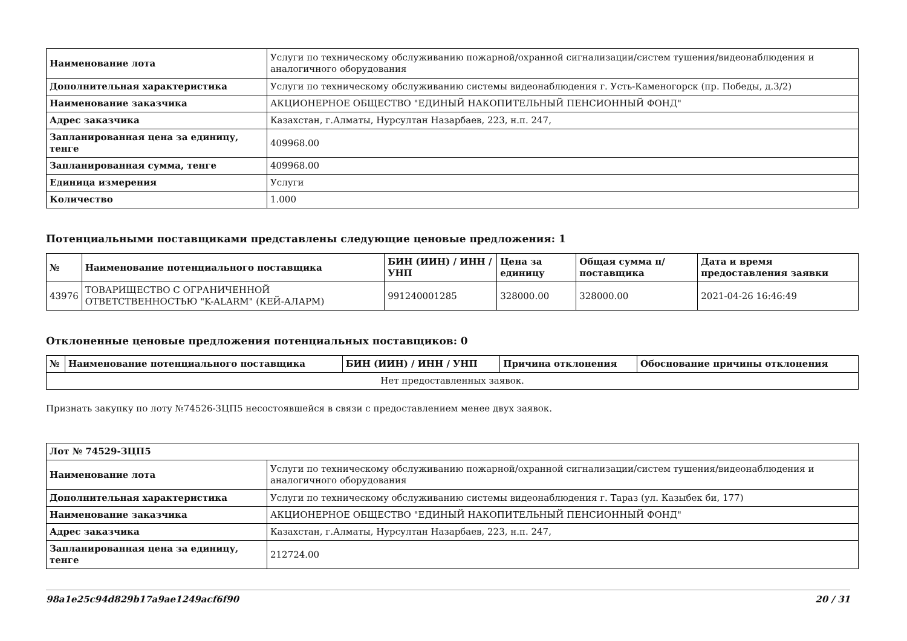| Наименование лота | Услуги по техническому обслуживанию пожарной/охранной сигнализации/систем тушения/видеонаблюдения и аналогичного оборудования |
| Дополнительная характеристика | Услуги по техническому обслуживанию системы видеонаблюдения г. Усть-Каменогорск (пр. Победы, д.3/2) |
| Наименование заказчика | АКЦИОНЕРНОЕ ОБЩЕСТВО "ЕДИНЫЙ НАКОПИТЕЛЬНЫЙ ПЕНСИОННЫЙ ФОНД" |
| Адрес заказчика | Казахстан, г.Алматы, Нурсултан Назарбаев, 223, н.п. 247, |
| Запланированная цена за единицу, тенге | 409968.00 |
| Запланированная сумма, тенге | 409968.00 |
| Единица измерения | Услуги |
| Количество | 1.000 |
Потенциальными поставщиками представлены следующие ценовые предложения: 1
| № | Наименование потенциального поставщика | БИН (ИИН) / ИНН / УНП | Цена за единицу | Общая сумма п/поставщика | Дата и время предоставления заявки |
| --- | --- | --- | --- | --- | --- |
| 43976 | ТОВАРИЩЕСТВО С ОГРАНИЧЕННОЙ ОТВЕТСТВЕННОСТЬЮ "K-ALARM" (КЕЙ-АЛАРМ) | 991240001285 | 328000.00 | 328000.00 | 2021-04-26 16:46:49 |
Отклоненные ценовые предложения потенциальных поставщиков: 0
| № | Наименование потенциального поставщика | БИН (ИИН) / ИНН / УНП | Причина отклонения | Обоснование причины отклонения |
| --- | --- | --- | --- | --- |
| Нет предоставленных заявок. | | | | |
Признать закупку по лоту №74526-ЗЦП5 несостоявшейся в связи с предоставлением менее двух заявок.
| Лот № 74529-ЗЦП5 | |
| Наименование лота | Услуги по техническому обслуживанию пожарной/охранной сигнализации/систем тушения/видеонаблюдения и аналогичного оборудования |
| Дополнительная характеристика | Услуги по техническому обслуживанию системы видеонаблюдения г. Тараз (ул. Казыбек би, 177) |
| Наименование заказчика | АКЦИОНЕРНОЕ ОБЩЕСТВО "ЕДИНЫЙ НАКОПИТЕЛЬНЫЙ ПЕНСИОННЫЙ ФОНД" |
| Адрес заказчика | Казахстан, г.Алматы, Нурсултан Назарбаев, 223, н.п. 247, |
| Запланированная цена за единицу, тенге | 212724.00 |
98a1e25c94d829b17a9ae1249acf6f90 20 / 31